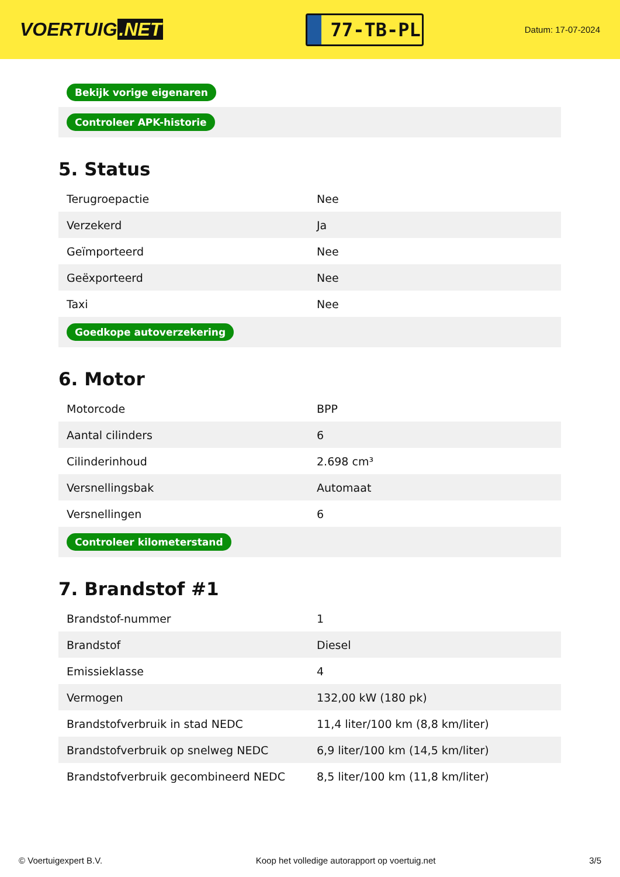VOERTUIG.NET
77-TB-PL
Datum: 17-07-2024
| Bekijk vorige eigenaren |
| Controleer APK-historie |
5. Status
| Terugroepactie | Nee |
| Verzekerd | Ja |
| Geïmporteerd | Nee |
| Geëxporteerd | Nee |
| Taxi | Nee |
| Goedkope autoverzekering | |
6. Motor
| Motorcode | BPP |
| Aantal cilinders | 6 |
| Cilinderinhoud | 2.698 cm³ |
| Versnellingsbak | Automaat |
| Versnellingen | 6 |
| Controleer kilometerstand | |
7. Brandstof #1
| Brandstof-nummer | 1 |
| Brandstof | Diesel |
| Emissieklasse | 4 |
| Vermogen | 132,00 kW (180 pk) |
| Brandstofverbruik in stad NEDC | 11,4 liter/100 km (8,8 km/liter) |
| Brandstofverbruik op snelweg NEDC | 6,9 liter/100 km (14,5 km/liter) |
| Brandstofverbruik gecombineerd NEDC | 8,5 liter/100 km (11,8 km/liter) |
© Voertuigexpert B.V. Koop het volledige autorapport op voertuig.net 3/5